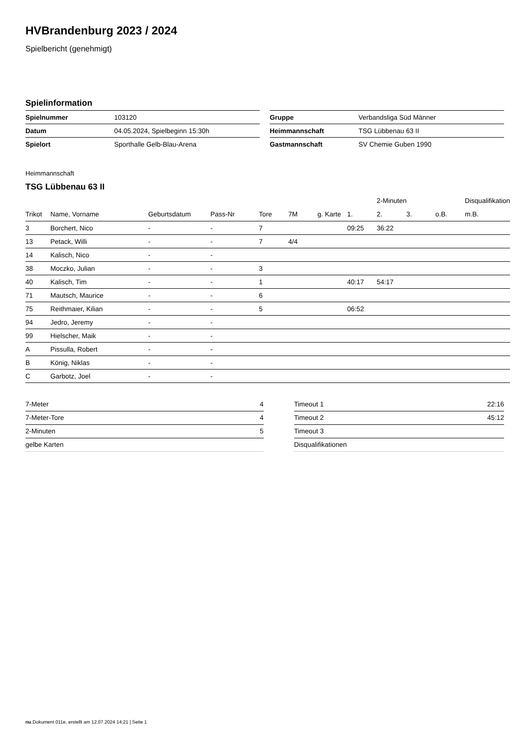HVBrandenburg 2023 / 2024
Spielbericht (genehmigt)
Spielinformation
| Spielnummer | 103120 |
| Datum | 04.05.2024, Spielbeginn 15:30h |
| Spielort | Sporthalle Gelb-Blau-Arena |
| Gruppe | Verbandsliga Süd Männer |
| Heimmannschaft | TSG Lübbenau 63 II |
| Gastmannschaft | SV Chemie Guben 1990 |
Heimmannschaft
TSG Lübbenau 63 II
| | | | | | | | | 2-Minuten | | | Disqualifikation |
| --- | --- | --- | --- | --- | --- | --- | --- | --- | --- | --- | --- |
| Trikot | Name, Vorname | Geburtsdatum | Pass-Nr | Tore | 7M | g. Karte | 1. | 2. | 3. | o.B. | m.B. |
| 3 | Borchert, Nico | - | - | 7 | | | 09:25 | 36:22 | | | |
| 13 | Petack, Willi | - | - | 7 | 4/4 | | | | | | |
| 14 | Kalisch, Nico | - | - | | | | | | | | |
| 38 | Moczko, Julian | - | - | 3 | | | | | | | |
| 40 | Kalisch, Tim | - | - | 1 | | | 40:17 | 54:17 | | | |
| 71 | Mautsch, Maurice | - | - | 6 | | | | | | | |
| 75 | Reithmaier, Kilian | - | - | 5 | | | 06:52 | | | | |
| 94 | Jedro, Jeremy | - | - | | | | | | | | |
| 99 | Hielscher, Maik | - | - | | | | | | | | |
| A | Pissulla, Robert | - | - | | | | | | | | |
| B | König, Niklas | - | - | | | | | | | | |
| C | Garbotz, Joel | - | - | | | | | | | | |
| 7-Meter | 4 |
| 7-Meter-Tore | 4 |
| 2-Minuten | 5 |
| gelbe Karten | |
| Timeout 1 | 22:16 |
| Timeout 2 | 45:12 |
| Timeout 3 | |
| Disqualifikationen | |
nu.Dokument 011e, erstellt am 12.07.2024 14:21 | Seite 1